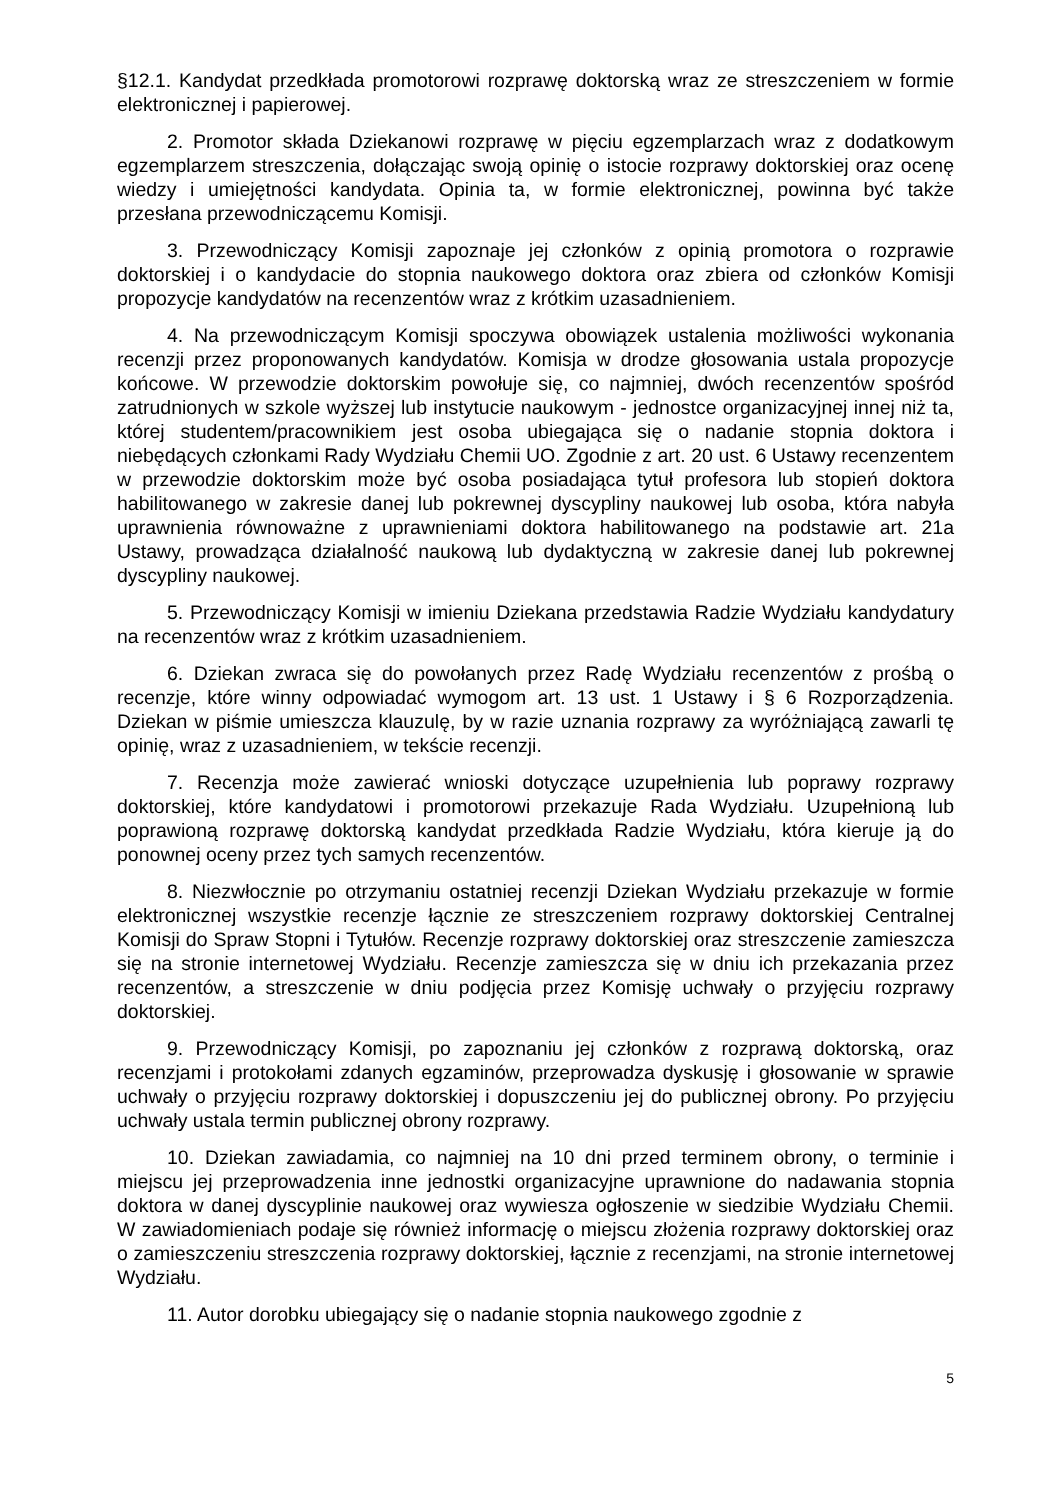§12.1. Kandydat przedkłada promotorowi rozprawę doktorską wraz ze streszczeniem w formie elektronicznej i papierowej.
2. Promotor składa Dziekanowi rozprawę w pięciu egzemplarzach wraz z dodatkowym egzemplarzem streszczenia, dołączając swoją opinię o istocie rozprawy doktorskiej oraz ocenę wiedzy i umiejętności kandydata. Opinia ta, w formie elektronicznej, powinna być także przesłana przewodniczącemu Komisji.
3. Przewodniczący Komisji zapoznaje jej członków z opinią promotora o rozprawie doktorskiej i o kandydacie do stopnia naukowego doktora oraz zbiera od członków Komisji propozycje kandydatów na recenzentów wraz z krótkim uzasadnieniem.
4. Na przewodniczącym Komisji spoczywa obowiązek ustalenia możliwości wykonania recenzji przez proponowanych kandydatów. Komisja w drodze głosowania ustala propozycje końcowe. W przewodzie doktorskim powołuje się, co najmniej, dwóch recenzentów spośród zatrudnionych w szkole wyższej lub instytucie naukowym - jednostce organizacyjnej innej niż ta, której studentem/pracownikiem jest osoba ubiegająca się o nadanie stopnia doktora i niebędących członkami Rady Wydziału Chemii UO. Zgodnie z art. 20 ust. 6 Ustawy recenzentem w przewodzie doktorskim może być osoba posiadająca tytuł profesora lub stopień doktora habilitowanego w zakresie danej lub pokrewnej dyscypliny naukowej lub osoba, która nabyła uprawnienia równoważne z uprawnieniami doktora habilitowanego na podstawie art. 21a Ustawy, prowadząca działalność naukową lub dydaktyczną w zakresie danej lub pokrewnej dyscypliny naukowej.
5. Przewodniczący Komisji w imieniu Dziekana przedstawia Radzie Wydziału kandydatury na recenzentów wraz z krótkim uzasadnieniem.
6. Dziekan zwraca się do powołanych przez Radę Wydziału recenzentów z prośbą o recenzje, które winny odpowiadać wymogom art. 13 ust. 1 Ustawy i § 6 Rozporządzenia. Dziekan w piśmie umieszcza klauzulę, by w razie uznania rozprawy za wyróżniającą zawarli tę opinię, wraz z uzasadnieniem, w tekście recenzji.
7. Recenzja może zawierać wnioski dotyczące uzupełnienia lub poprawy rozprawy doktorskiej, które kandydatowi i promotorowi przekazuje Rada Wydziału. Uzupełnioną lub poprawioną rozprawę doktorską kandydat przedkłada Radzie Wydziału, która kieruje ją do ponownej oceny przez tych samych recenzentów.
8. Niezwłocznie po otrzymaniu ostatniej recenzji Dziekan Wydziału przekazuje w formie elektronicznej wszystkie recenzje łącznie ze streszczeniem rozprawy doktorskiej Centralnej Komisji do Spraw Stopni i Tytułów. Recenzje rozprawy doktorskiej oraz streszczenie zamieszcza się na stronie internetowej Wydziału. Recenzje zamieszcza się w dniu ich przekazania przez recenzentów, a streszczenie w dniu podjęcia przez Komisję uchwały o przyjęciu rozprawy doktorskiej.
9. Przewodniczący Komisji, po zapoznaniu jej członków z rozprawą doktorską, oraz recenzjami i protokołami zdanych egzaminów, przeprowadza dyskusję i głosowanie w sprawie uchwały o przyjęciu rozprawy doktorskiej i dopuszczeniu jej do publicznej obrony. Po przyjęciu uchwały ustala termin publicznej obrony rozprawy.
10. Dziekan zawiadamia, co najmniej na 10 dni przed terminem obrony, o terminie i miejscu jej przeprowadzenia inne jednostki organizacyjne uprawnione do nadawania stopnia doktora w danej dyscyplinie naukowej oraz wywiesza ogłoszenie w siedzibie Wydziału Chemii. W zawiadomieniach podaje się również informację o miejscu złożenia rozprawy doktorskiej oraz o zamieszczeniu streszczenia rozprawy doktorskiej, łącznie z recenzjami, na stronie internetowej Wydziału.
11. Autor dorobku ubiegający się o nadanie stopnia naukowego zgodnie z
5